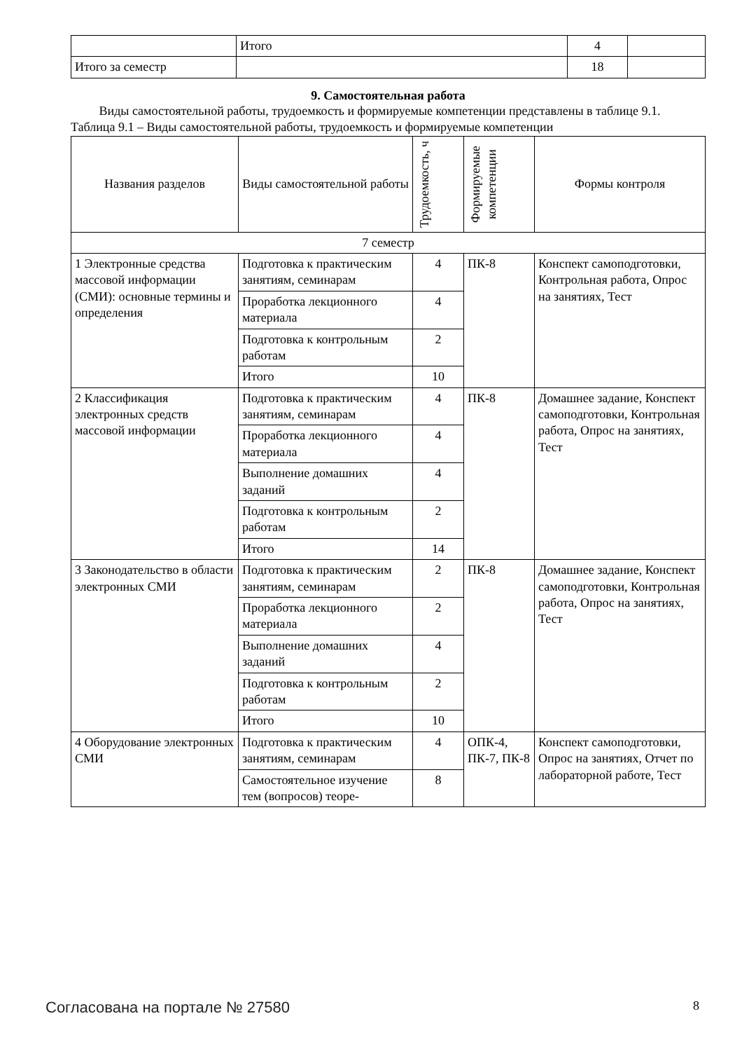| | Итого | 4 | |
| Итого за семестр | | 18 | |
9. Самостоятельная работа
Виды самостоятельной работы, трудоемкость и формируемые компетенции представлены в таблице 9.1.
Таблица 9.1 – Виды самостоятельной работы, трудоемкость и формируемые компетенции
| Названия разделов | Виды самостоятельной работы | Трудоемкость, ч | Формируемые компетенции | Формы контроля |
| --- | --- | --- | --- | --- |
| 7 семестр | | | | |
| 1 Электронные средства массовой информации (СМИ): основные термины и определения | Подготовка к практическим занятиям, семинарам | 4 | ПК-8 | Конспект самоподготовки, Контрольная работа, Опрос на занятиях, Тест |
| | Проработка лекционного материала | 4 | | |
| | Подготовка к контрольным работам | 2 | | |
| | Итого | 10 | | |
| 2 Классификация электронных средств массовой информации | Подготовка к практическим занятиям, семинарам | 4 | ПК-8 | Домашнее задание, Конспект самоподготовки, Контрольная работа, Опрос на занятиях, Тест |
| | Проработка лекционного материала | 4 | | |
| | Выполнение домашних заданий | 4 | | |
| | Подготовка к контрольным работам | 2 | | |
| | Итого | 14 | | |
| 3 Законодательство в области электронных СМИ | Подготовка к практическим занятиям, семинарам | 2 | ПК-8 | Домашнее задание, Конспект самоподготовки, Контрольная работа, Опрос на занятиях, Тест |
| | Проработка лекционного материала | 2 | | |
| | Выполнение домашних заданий | 4 | | |
| | Подготовка к контрольным работам | 2 | | |
| | Итого | 10 | | |
| 4 Оборудование электронных СМИ | Подготовка к практическим занятиям, семинарам | 4 | ОПК-4, ПК-7, ПК-8 | Конспект самоподготовки, Опрос на занятиях, Отчет по лабораторной работе, Тест |
| | Самостоятельное изучение тем (вопросов) теоре- | 8 | | |
Согласована на портале № 27580 8